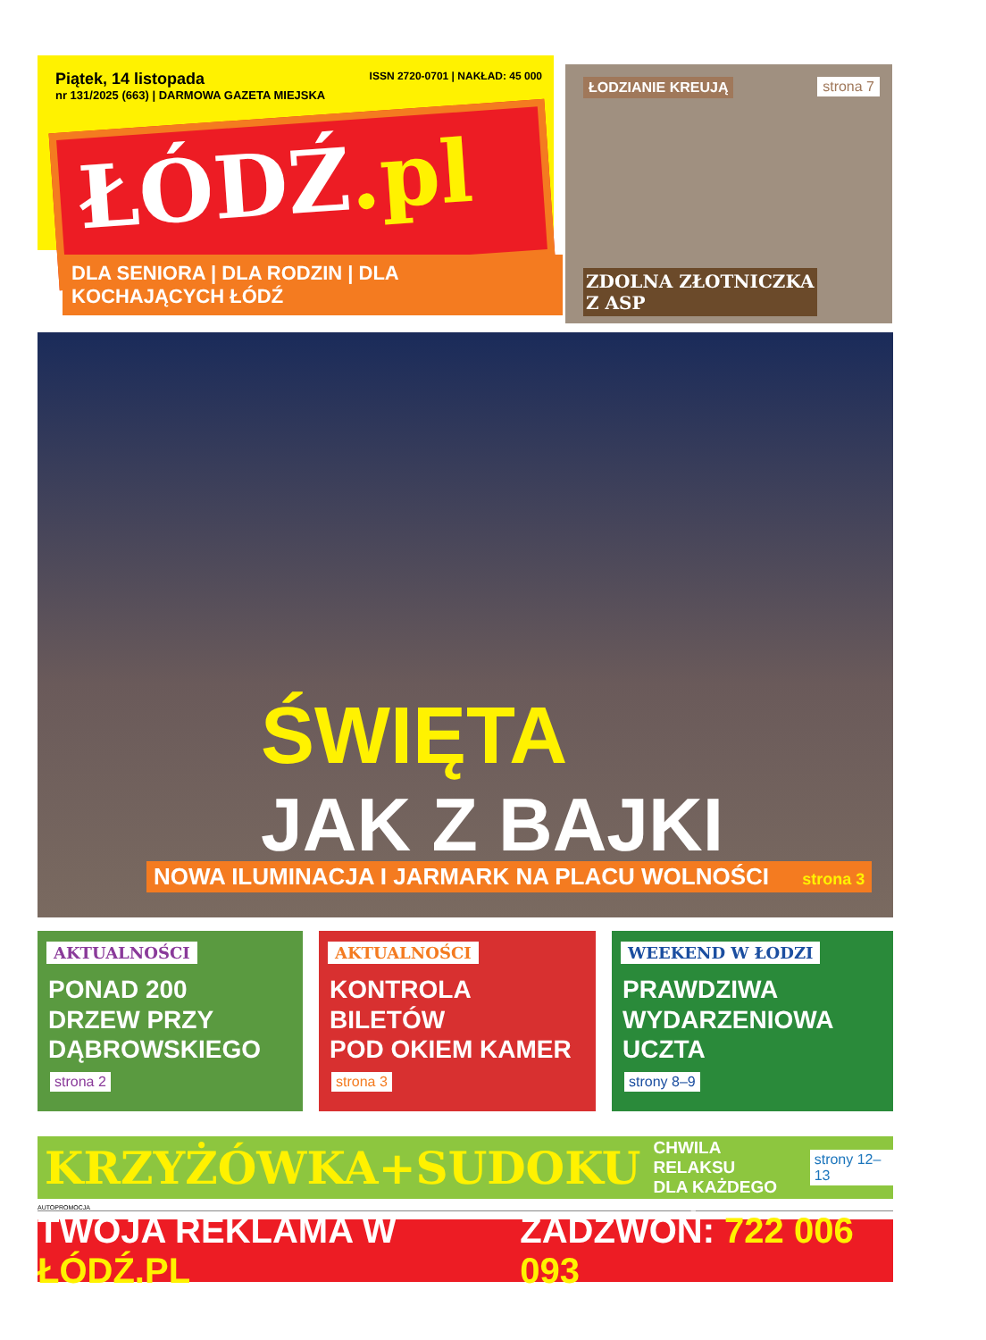ISSN 2720-0701 | NAKŁAD: 45 000 Piątek, 14 listopada
nr 131/2025 (663) | DARMOWA GAZETA MIEJSKA
ŁÓDŹ.pl
DLA SENIORA | DLA RODZIN | DLA KOCHAJĄCYCH ŁÓDŹ
ŁODZIANIE KREUJĄ
strona 7
ZDOLNA ZŁOTNICZKA
Z ASP
ŚWIĘTA
JAK Z BAJKI
NOWA ILUMINACJA I JARMARK NA PLACU WOLNOŚCI strona 3
AKTUALNOŚCI
PONAD 200
DRZEW PRZY
DĄBROWSKIEGO
strona 2
AKTUALNOŚCI
KONTROLA
BILETÓW
POD OKIEM KAMER
strona 3
WEEKEND W ŁODZI
PRAWDZIWA
WYDARZENIOWA
UCZTA
strony 8–9
KRZYŻÓWKA+SUDOKU CHWILA RELAKSU
DLA KAŻDEGO strony 12–13
AUTOPROMOCJA
TWOJA REKLAMA W ŁÓDŹ.PL ZADZWOŃ: 722 006 093